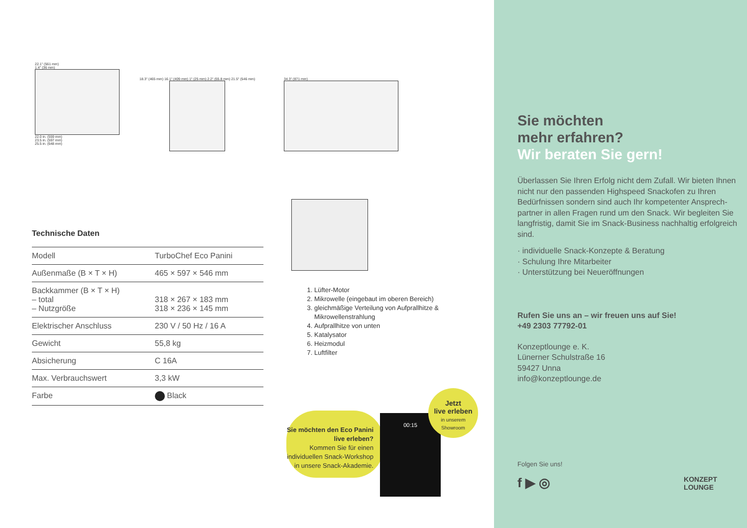22.1" (561 mm)
1.4" (36 mm)
22.0 in. (559 mm)
23.5 in. (597 mm)
25.5 in. (648 mm)
18.3" (465 mm) 16.1" (409 mm) 1" (25 mm) 2.2" (55.8 mm) 21.5" (546 mm)
34.3" (871 mm)
Technische Daten
| Modell | TurboChef Eco Panini |
| Außenmaße (B × T × H) | 465 × 597 × 546 mm |
| Backkammer (B × T × H) – total – Nutzgröße | 318 × 267 × 183 mm 318 × 236 × 145 mm |
| Elektrischer Anschluss | 230 V / 50 Hz / 16 A |
| Gewicht | 55,8 kg |
| Absicherung | C 16A |
| Max. Verbrauchswert | 3,3 kW |
| Farbe | Black |
1. Lüfter-Motor
2. Mikrowelle (eingebaut im oberen Bereich)
3. gleichmäßige Verteilung von Aufprallhitze & Mikrowellenstrahlung
4. Aufprallhitze von unten
5. Katalysator
6. Heizmodul
7. Luftfilter
Sie möchten den Eco Panini live erleben?
Kommen Sie für einen individuellen Snack-Workshop in unsere Snack-Akademie.
00:15
Jetzt
live erleben
in unserem Showroom
Sie möchten
mehr erfahren?
Wir beraten Sie gern!
Überlassen Sie Ihren Erfolg nicht dem Zufall. Wir bieten Ihnen nicht nur den passenden Highspeed Snackofen zu Ihren Bedürfnissen sondern sind auch Ihr kompetenter Ansprech-partner in allen Fragen rund um den Snack. Wir begleiten Sie langfristig, damit Sie im Snack-Business nachhaltig erfolgreich sind.
· individuelle Snack-Konzepte & Beratung
· Schulung Ihre Mitarbeiter
· Unterstützung bei Neueröffnungen
Rufen Sie uns an – wir freuen uns auf Sie!
+49 2303 77792-01
Konzeptlounge e. K.
Lünerner Schulstraße 16
59427 Unna
info@konzeptlounge.de
Folgen Sie uns!
f ▶ ◎ KONZEPT
LOUNGE